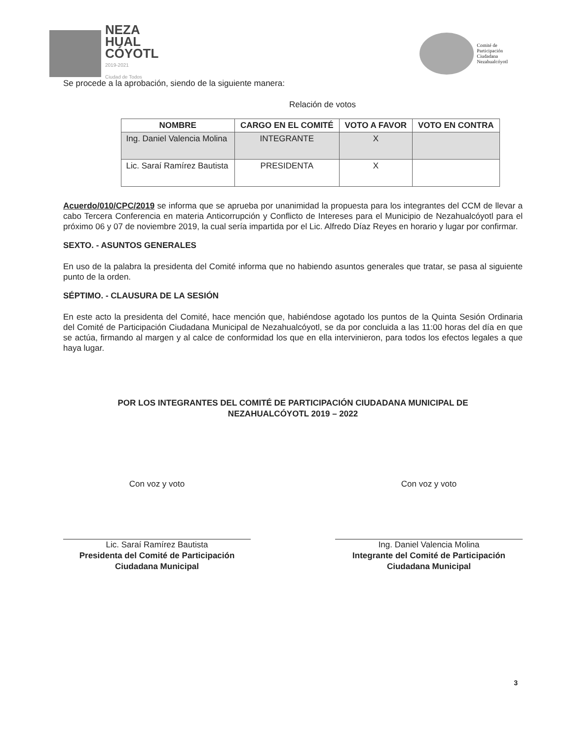NEZA
HUAL
CÓYOTL
2019-2021
Ciudad de Todos
Comité de
Participación
Ciudadana
Nezahualcóyotl
Se procede a la aprobación, siendo de la siguiente manera:
Relación de votos
| NOMBRE | CARGO EN EL COMITÉ | VOTO A FAVOR | VOTO EN CONTRA |
| --- | --- | --- | --- |
| Ing. Daniel Valencia Molina | INTEGRANTE | X | |
| Lic. Saraí Ramírez Bautista | PRESIDENTA | X | |
Acuerdo/010/CPC/2019 se informa que se aprueba por unanimidad la propuesta para los integrantes del CCM de llevar a cabo Tercera Conferencia en materia Anticorrupción y Conflicto de Intereses para el Municipio de Nezahualcóyotl para el próximo 06 y 07 de noviembre 2019, la cual sería impartida por el Lic. Alfredo Díaz Reyes en horario y lugar por confirmar.
SEXTO. - ASUNTOS GENERALES
En uso de la palabra la presidenta del Comité informa que no habiendo asuntos generales que tratar, se pasa al siguiente punto de la orden.
SÉPTIMO. - CLAUSURA DE LA SESIÓN
En este acto la presidenta del Comité, hace mención que, habiéndose agotado los puntos de la Quinta Sesión Ordinaria del Comité de Participación Ciudadana Municipal de Nezahualcóyotl, se da por concluida a las 11:00 horas del día en que se actúa, firmando al margen y al calce de conformidad los que en ella intervinieron, para todos los efectos legales a que haya lugar.
POR LOS INTEGRANTES DEL COMITÉ DE PARTICIPACIÓN CIUDADANA MUNICIPAL DE
NEZAHUALCÓYOTL 2019 – 2022
Con voz y voto
Lic. Saraí Ramírez Bautista
Presidenta del Comité de Participación Ciudadana Municipal
Con voz y voto
Ing. Daniel Valencia Molina
Integrante del Comité de Participación Ciudadana Municipal
3